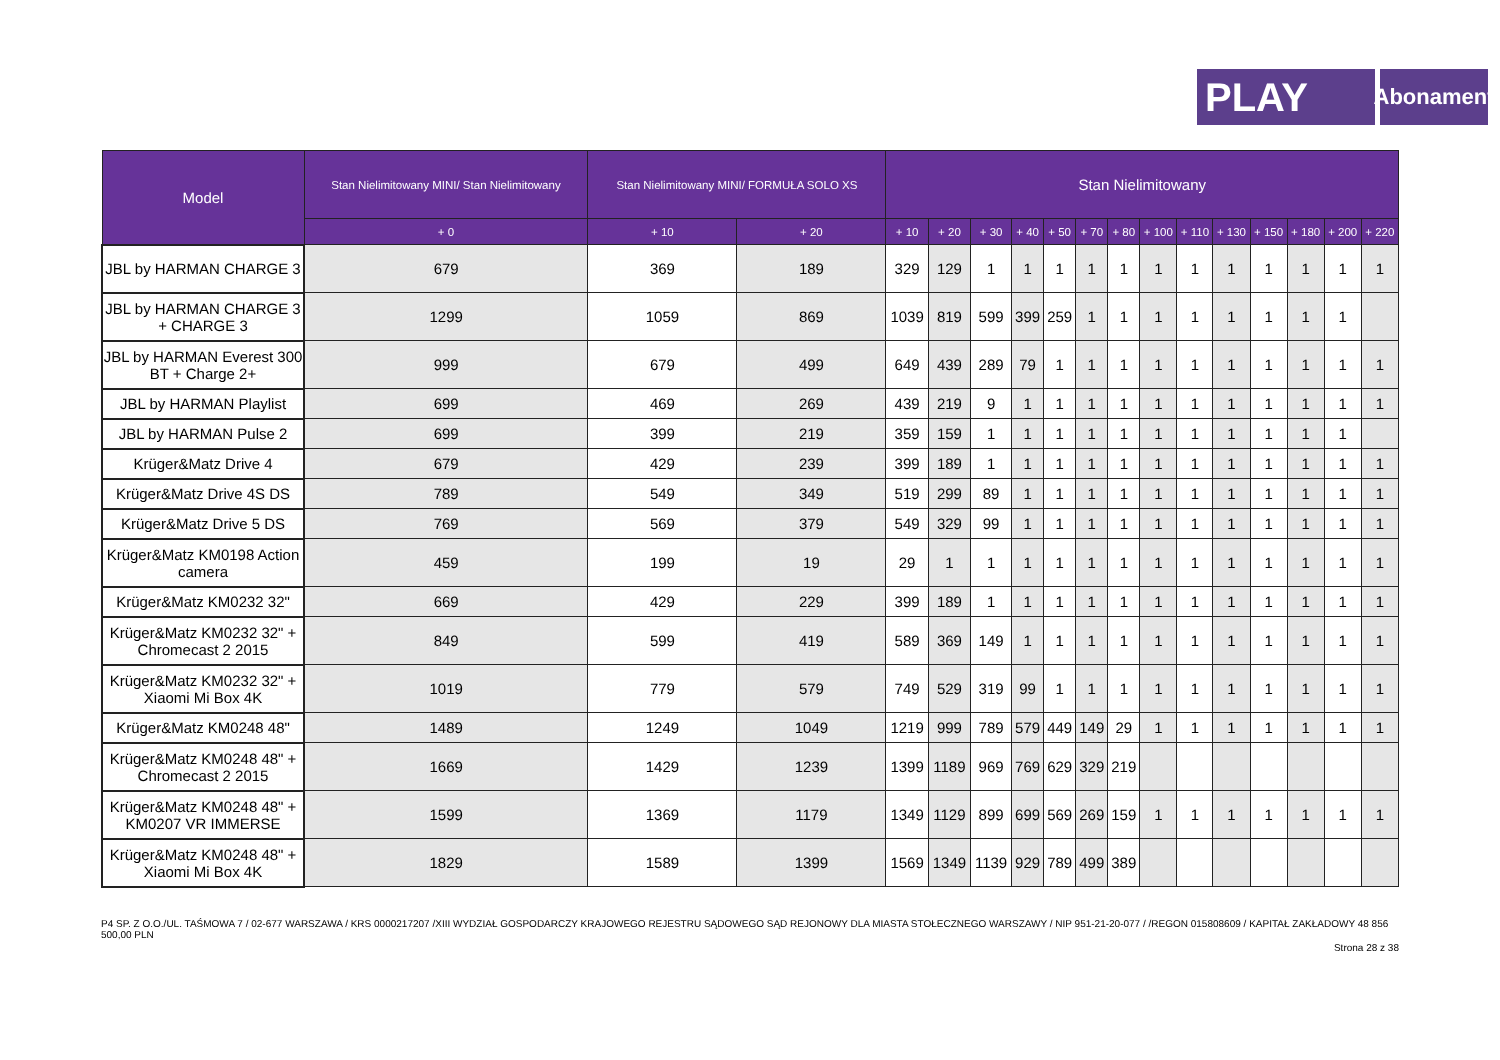PLAY
Abonament
| Model | Stan Nielimitowany MINI/ Stan Nielimitowany | Stan Nielimitowany MINI/ FORMUŁA SOLO XS | | Stan Nielimitowany | | | | | | | | | | | | | |
| --- | --- | --- | --- | --- | --- | --- | --- | --- | --- | --- | --- | --- | --- | --- | --- | --- | --- |
| | + 0 | + 10 | + 20 | + 10 | + 20 | + 30 | + 40 | + 50 | + 70 | + 80 | + 100 | + 110 | + 130 | + 150 | + 180 | + 200 | + 220 |
| JBL by HARMAN CHARGE 3 | 679 | 369 | 189 | 329 | 129 | 1 | 1 | 1 | 1 | 1 | 1 | 1 | 1 | 1 | 1 | 1 | 1 |
| JBL by HARMAN CHARGE 3 + CHARGE 3 | 1299 | 1059 | 869 | 1039 | 819 | 599 | 399 | 259 | 1 | 1 | 1 | 1 | 1 | 1 | 1 | 1 | |
| JBL by HARMAN Everest 300 BT + Charge 2+ | 999 | 679 | 499 | 649 | 439 | 289 | 79 | 1 | 1 | 1 | 1 | 1 | 1 | 1 | 1 | 1 | 1 |
| JBL by HARMAN Playlist | 699 | 469 | 269 | 439 | 219 | 9 | 1 | 1 | 1 | 1 | 1 | 1 | 1 | 1 | 1 | 1 | 1 |
| JBL by HARMAN Pulse 2 | 699 | 399 | 219 | 359 | 159 | 1 | 1 | 1 | 1 | 1 | 1 | 1 | 1 | 1 | 1 | 1 | |
| Krüger&Matz Drive 4 | 679 | 429 | 239 | 399 | 189 | 1 | 1 | 1 | 1 | 1 | 1 | 1 | 1 | 1 | 1 | 1 | 1 |
| Krüger&Matz Drive 4S DS | 789 | 549 | 349 | 519 | 299 | 89 | 1 | 1 | 1 | 1 | 1 | 1 | 1 | 1 | 1 | 1 | 1 |
| Krüger&Matz Drive 5 DS | 769 | 569 | 379 | 549 | 329 | 99 | 1 | 1 | 1 | 1 | 1 | 1 | 1 | 1 | 1 | 1 | 1 |
| Krüger&Matz KM0198 Action camera | 459 | 199 | 19 | 29 | 1 | 1 | 1 | 1 | 1 | 1 | 1 | 1 | 1 | 1 | 1 | 1 | 1 |
| Krüger&Matz KM0232 32" | 669 | 429 | 229 | 399 | 189 | 1 | 1 | 1 | 1 | 1 | 1 | 1 | 1 | 1 | 1 | 1 | 1 |
| Krüger&Matz KM0232 32" + Chromecast 2 2015 | 849 | 599 | 419 | 589 | 369 | 149 | 1 | 1 | 1 | 1 | 1 | 1 | 1 | 1 | 1 | 1 | 1 |
| Krüger&Matz KM0232 32" + Xiaomi Mi Box 4K | 1019 | 779 | 579 | 749 | 529 | 319 | 99 | 1 | 1 | 1 | 1 | 1 | 1 | 1 | 1 | 1 | 1 |
| Krüger&Matz KM0248 48" | 1489 | 1249 | 1049 | 1219 | 999 | 789 | 579 | 449 | 149 | 29 | 1 | 1 | 1 | 1 | 1 | 1 | 1 |
| Krüger&Matz KM0248 48" + Chromecast 2 2015 | 1669 | 1429 | 1239 | 1399 | 1189 | 969 | 769 | 629 | 329 | 219 | | | | | | | |
| Krüger&Matz KM0248 48" + KM0207 VR IMMERSE | 1599 | 1369 | 1179 | 1349 | 1129 | 899 | 699 | 569 | 269 | 159 | 1 | 1 | 1 | 1 | 1 | 1 | 1 |
| Krüger&Matz KM0248 48" + Xiaomi Mi Box 4K | 1829 | 1589 | 1399 | 1569 | 1349 | 1139 | 929 | 789 | 499 | 389 | | | | | | | |
P4 SP. Z O.O./UL. TAŚMOWA 7 / 02-677 WARSZAWA / KRS 0000217207 /XIII WYDZIAŁ GOSPODARCZY KRAJOWEGO REJESTRU SĄDOWEGO SĄD REJONOWY DLA MIASTA STOŁECZNEGO WARSZAWY / NIP 951-21-20-077 / /REGON 015808609 / KAPITAŁ ZAKŁADOWY 48 856 500,00 PLN
Strona 28 z 38